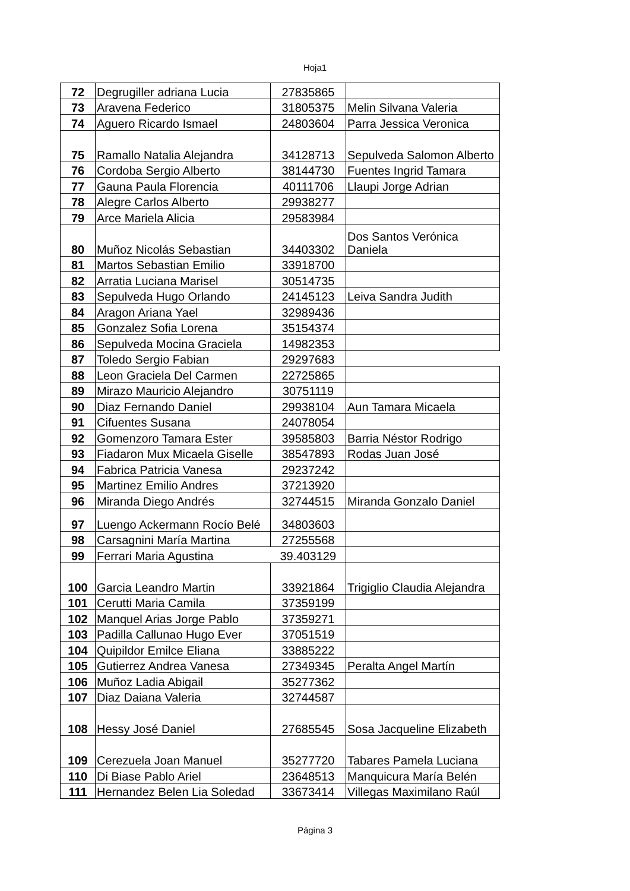Hoja1
| 72 | Degrugiller adriana Lucia | 27835865 | |
| 73 | Aravena Federico | 31805375 | Melin Silvana Valeria |
| 74 | Aguero Ricardo Ismael | 24803604 | Parra Jessica Veronica |
| 75 | Ramallo Natalia Alejandra | 34128713 | Sepulveda Salomon Alberto |
| 76 | Cordoba Sergio Alberto | 38144730 | Fuentes Ingrid Tamara |
| 77 | Gauna Paula Florencia | 40111706 | Llaupi Jorge Adrian |
| 78 | Alegre Carlos Alberto | 29938277 | |
| 79 | Arce Mariela Alicia | 29583984 | |
| 80 | Muñoz Nicolás Sebastian | 34403302 | Dos Santos Verónica Daniela |
| 81 | Martos Sebastian Emilio | 33918700 | |
| 82 | Arratia Luciana Marisel | 30514735 | |
| 83 | Sepulveda Hugo Orlando | 24145123 | Leiva Sandra Judith |
| 84 | Aragon Ariana Yael | 32989436 | |
| 85 | Gonzalez Sofia Lorena | 35154374 | |
| 86 | Sepulveda Mocina Graciela | 14982353 | |
| 87 | Toledo Sergio Fabian | 29297683 | |
| 88 | Leon Graciela Del Carmen | 22725865 | |
| 89 | Mirazo Mauricio Alejandro | 30751119 | |
| 90 | Diaz Fernando Daniel | 29938104 | Aun Tamara Micaela |
| 91 | Cifuentes Susana | 24078054 | |
| 92 | Gomenzoro Tamara Ester | 39585803 | Barria Néstor Rodrigo |
| 93 | Fiadaron Mux Micaela Giselle | 38547893 | Rodas Juan José |
| 94 | Fabrica Patricia Vanesa | 29237242 | |
| 95 | Martinez Emilio Andres | 37213920 | |
| 96 | Miranda Diego Andrés | 32744515 | Miranda Gonzalo Daniel |
| 97 | Luengo Ackermann Rocío Belé | 34803603 | |
| 98 | Carsagnini María Martina | 27255568 | |
| 99 | Ferrari Maria Agustina | 39.403129 | |
| 100 | Garcia Leandro Martin | 33921864 | Trigiglio Claudia Alejandra |
| 101 | Cerutti Maria Camila | 37359199 | |
| 102 | Manquel Arias Jorge Pablo | 37359271 | |
| 103 | Padilla Callunao Hugo Ever | 37051519 | |
| 104 | Quipildor Emilce Eliana | 33885222 | |
| 105 | Gutierrez Andrea Vanesa | 27349345 | Peralta Angel Martín |
| 106 | Muñoz Ladia Abigail | 35277362 | |
| 107 | Diaz Daiana Valeria | 32744587 | |
| 108 | Hessy José Daniel | 27685545 | Sosa Jacqueline Elizabeth |
| 109 | Cerezuela Joan Manuel | 35277720 | Tabares Pamela Luciana |
| 110 | Di Biase Pablo Ariel | 23648513 | Manquicura María Belén |
| 111 | Hernandez Belen Lia Soledad | 33673414 | Villegas Maximilano Raúl |
Página 3